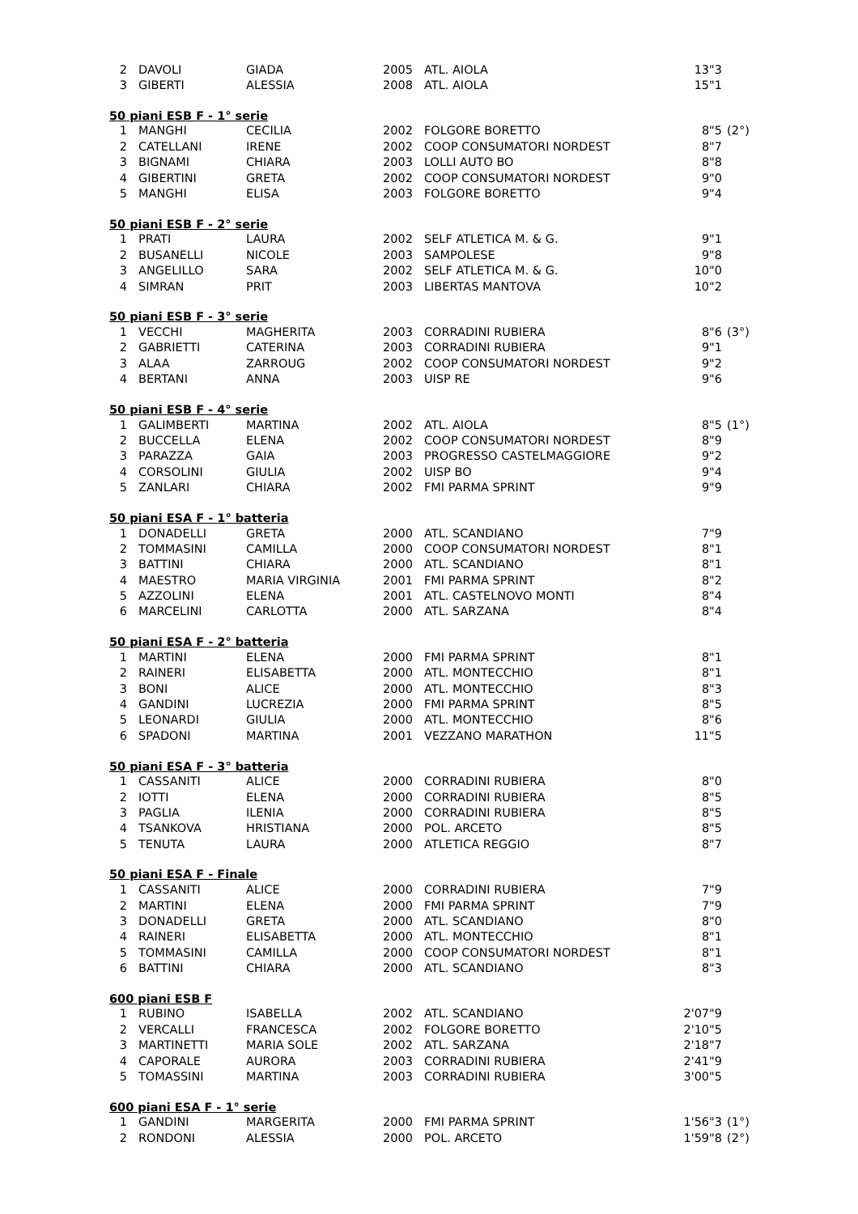| 2 | DAVOLI | GIADA | 2005 | ATL. AIOLA | 13"3 | |
| 3 | GIBERTI | ALESSIA | 2008 | ATL. AIOLA | 15"1 | |
50 piani ESB F - 1° serie
| 1 | MANGHI | CECILIA | 2002 | FOLGORE BORETTO | 8"5 | (2°) |
| 2 | CATELLANI | IRENE | 2002 | COOP CONSUMATORI NORDEST | 8"7 | |
| 3 | BIGNAMI | CHIARA | 2003 | LOLLI AUTO BO | 8"8 | |
| 4 | GIBERTINI | GRETA | 2002 | COOP CONSUMATORI NORDEST | 9"0 | |
| 5 | MANGHI | ELISA | 2003 | FOLGORE BORETTO | 9"4 | |
50 piani ESB F - 2° serie
| 1 | PRATI | LAURA | 2002 | SELF ATLETICA M. & G. | 9"1 | |
| 2 | BUSANELLI | NICOLE | 2003 | SAMPOLESE | 9"8 | |
| 3 | ANGELILLO | SARA | 2002 | SELF ATLETICA M. & G. | 10"0 | |
| 4 | SIMRAN | PRIT | 2003 | LIBERTAS MANTOVA | 10"2 | |
50 piani ESB F - 3° serie
| 1 | VECCHI | MAGHERITA | 2003 | CORRADINI RUBIERA | 8"6 | (3°) |
| 2 | GABRIETTI | CATERINA | 2003 | CORRADINI RUBIERA | 9"1 | |
| 3 | ALAA | ZARROUG | 2002 | COOP CONSUMATORI NORDEST | 9"2 | |
| 4 | BERTANI | ANNA | 2003 | UISP RE | 9"6 | |
50 piani ESB F - 4° serie
| 1 | GALIMBERTI | MARTINA | 2002 | ATL. AIOLA | 8"5 | (1°) |
| 2 | BUCCELLA | ELENA | 2002 | COOP CONSUMATORI NORDEST | 8"9 | |
| 3 | PARAZZA | GAIA | 2003 | PROGRESSO CASTELMAGGIORE | 9"2 | |
| 4 | CORSOLINI | GIULIA | 2002 | UISP BO | 9"4 | |
| 5 | ZANLARI | CHIARA | 2002 | FMI PARMA SPRINT | 9"9 | |
50 piani ESA F - 1° batteria
| 1 | DONADELLI | GRETA | 2000 | ATL. SCANDIANO | 7"9 | |
| 2 | TOMMASINI | CAMILLA | 2000 | COOP CONSUMATORI NORDEST | 8"1 | |
| 3 | BATTINI | CHIARA | 2000 | ATL. SCANDIANO | 8"1 | |
| 4 | MAESTRO | MARIA VIRGINIA | 2001 | FMI PARMA SPRINT | 8"2 | |
| 5 | AZZOLINI | ELENA | 2001 | ATL. CASTELNOVO MONTI | 8"4 | |
| 6 | MARCELINI | CARLOTTA | 2000 | ATL. SARZANA | 8"4 | |
50 piani ESA F - 2° batteria
| 1 | MARTINI | ELENA | 2000 | FMI PARMA SPRINT | 8"1 | |
| 2 | RAINERI | ELISABETTA | 2000 | ATL. MONTECCHIO | 8"1 | |
| 3 | BONI | ALICE | 2000 | ATL. MONTECCHIO | 8"3 | |
| 4 | GANDINI | LUCREZIA | 2000 | FMI PARMA SPRINT | 8"5 | |
| 5 | LEONARDI | GIULIA | 2000 | ATL. MONTECCHIO | 8"6 | |
| 6 | SPADONI | MARTINA | 2001 | VEZZANO MARATHON | 11"5 | |
50 piani ESA F - 3° batteria
| 1 | CASSANITI | ALICE | 2000 | CORRADINI RUBIERA | 8"0 | |
| 2 | IOTTI | ELENA | 2000 | CORRADINI RUBIERA | 8"5 | |
| 3 | PAGLIA | ILENIA | 2000 | CORRADINI RUBIERA | 8"5 | |
| 4 | TSANKOVA | HRISTIANA | 2000 | POL. ARCETO | 8"5 | |
| 5 | TENUTA | LAURA | 2000 | ATLETICA REGGIO | 8"7 | |
50 piani ESA F - Finale
| 1 | CASSANITI | ALICE | 2000 | CORRADINI RUBIERA | 7"9 | |
| 2 | MARTINI | ELENA | 2000 | FMI PARMA SPRINT | 7"9 | |
| 3 | DONADELLI | GRETA | 2000 | ATL. SCANDIANO | 8"0 | |
| 4 | RAINERI | ELISABETTA | 2000 | ATL. MONTECCHIO | 8"1 | |
| 5 | TOMMASINI | CAMILLA | 2000 | COOP CONSUMATORI NORDEST | 8"1 | |
| 6 | BATTINI | CHIARA | 2000 | ATL. SCANDIANO | 8"3 | |
600 piani ESB F
| 1 | RUBINO | ISABELLA | 2002 | ATL. SCANDIANO | 2'07"9 | |
| 2 | VERCALLI | FRANCESCA | 2002 | FOLGORE BORETTO | 2'10"5 | |
| 3 | MARTINETTI | MARIA SOLE | 2002 | ATL. SARZANA | 2'18"7 | |
| 4 | CAPORALE | AURORA | 2003 | CORRADINI RUBIERA | 2'41"9 | |
| 5 | TOMASSINI | MARTINA | 2003 | CORRADINI RUBIERA | 3'00"5 | |
600 piani ESA F - 1° serie
| 1 | GANDINI | MARGERITA | 2000 | FMI PARMA SPRINT | 1'56"3 | (1°) |
| 2 | RONDONI | ALESSIA | 2000 | POL. ARCETO | 1'59"8 | (2°) |